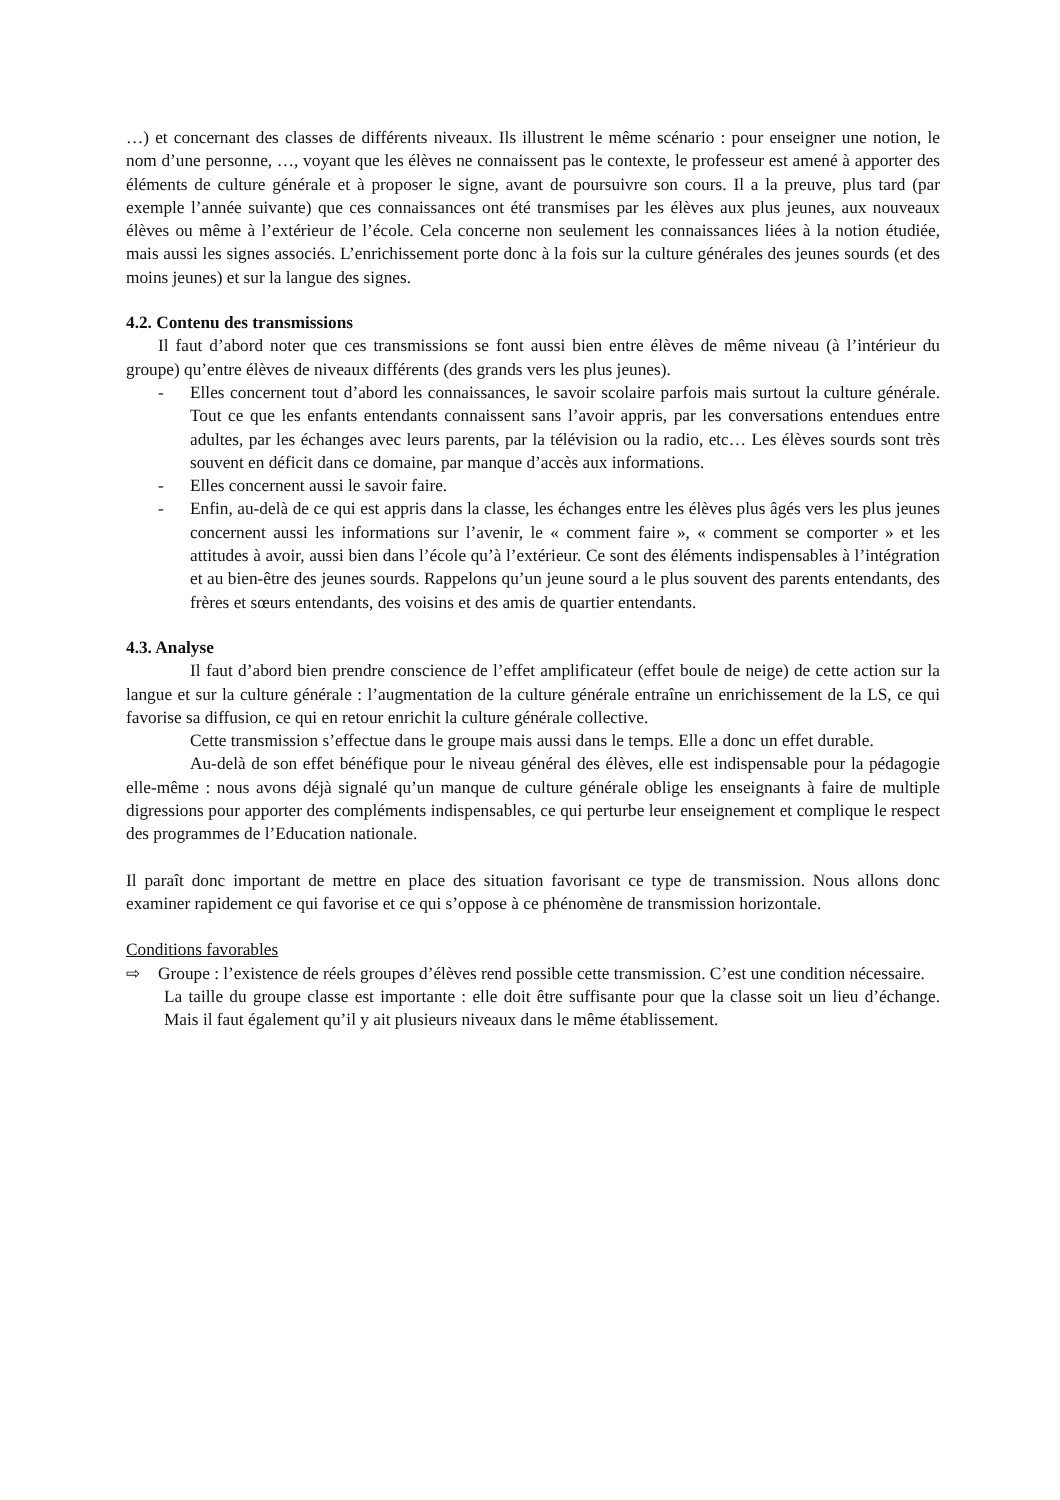…) et concernant des classes de différents niveaux. Ils illustrent le même scénario : pour enseigner une notion, le nom d’une personne, …, voyant que les élèves ne connaissent pas le contexte, le professeur est amené à apporter des éléments de culture générale et à proposer le signe, avant de poursuivre son cours. Il a la preuve, plus tard (par exemple l’année suivante) que ces connaissances ont été transmises par les élèves aux plus jeunes, aux nouveaux élèves ou même à l’extérieur de l’école. Cela concerne non seulement les connaissances liées à la notion étudiée, mais aussi les signes associés. L’enrichissement porte donc à la fois sur la culture générales des jeunes sourds (et des moins jeunes) et sur la langue des signes.
4.2. Contenu des transmissions
Il faut d’abord noter que ces transmissions se font aussi bien entre élèves de même niveau (à l’intérieur du groupe) qu’entre élèves de niveaux différents (des grands vers les plus jeunes).
- Elles concernent tout d’abord les connaissances, le savoir scolaire parfois mais surtout la culture générale. Tout ce que les enfants entendants connaissent sans l’avoir appris, par les conversations entendues entre adultes, par les échanges avec leurs parents, par la télévision ou la radio, etc… Les élèves sourds sont très souvent en déficit dans ce domaine, par manque d’accès aux informations.
- Elles concernent aussi le savoir faire.
- Enfin, au-delà de ce qui est appris dans la classe, les échanges entre les élèves plus âgés vers les plus jeunes concernent aussi les informations sur l’avenir, le « comment faire », « comment se comporter » et les attitudes à avoir, aussi bien dans l’école qu’à l’extérieur. Ce sont des éléments indispensables à l’intégration et au bien-être des jeunes sourds. Rappelons qu’un jeune sourd a le plus souvent des parents entendants, des frères et sœurs entendants, des voisins et des amis de quartier entendants.
4.3. Analyse
Il faut d’abord bien prendre conscience de l’effet amplificateur (effet boule de neige) de cette action sur la langue et sur la culture générale : l’augmentation de la culture générale entraîne un enrichissement de la LS, ce qui favorise sa diffusion, ce qui en retour enrichit la culture générale collective.
Cette transmission s’effectue dans le groupe mais aussi dans le temps. Elle a donc un effet durable.
Au-delà de son effet bénéfique pour le niveau général des élèves, elle est indispensable pour la pédagogie elle-même : nous avons déjà signalé qu’un manque de culture générale oblige les enseignants à faire de multiple digressions pour apporter des compléments indispensables, ce qui perturbe leur enseignement et complique le respect des programmes de l’Education nationale.
Il paraît donc important de mettre en place des situation favorisant ce type de transmission. Nous allons donc examiner rapidement ce qui favorise et ce qui s’oppose à ce phénomène de transmission horizontale.
Conditions favorables
⇨ Groupe : l’existence de réels groupes d’élèves rend possible cette transmission. C’est une condition nécessaire.
La taille du groupe classe est importante : elle doit être suffisante pour que la classe soit un lieu d’échange. Mais il faut également qu’il y ait plusieurs niveaux dans le même établissement.